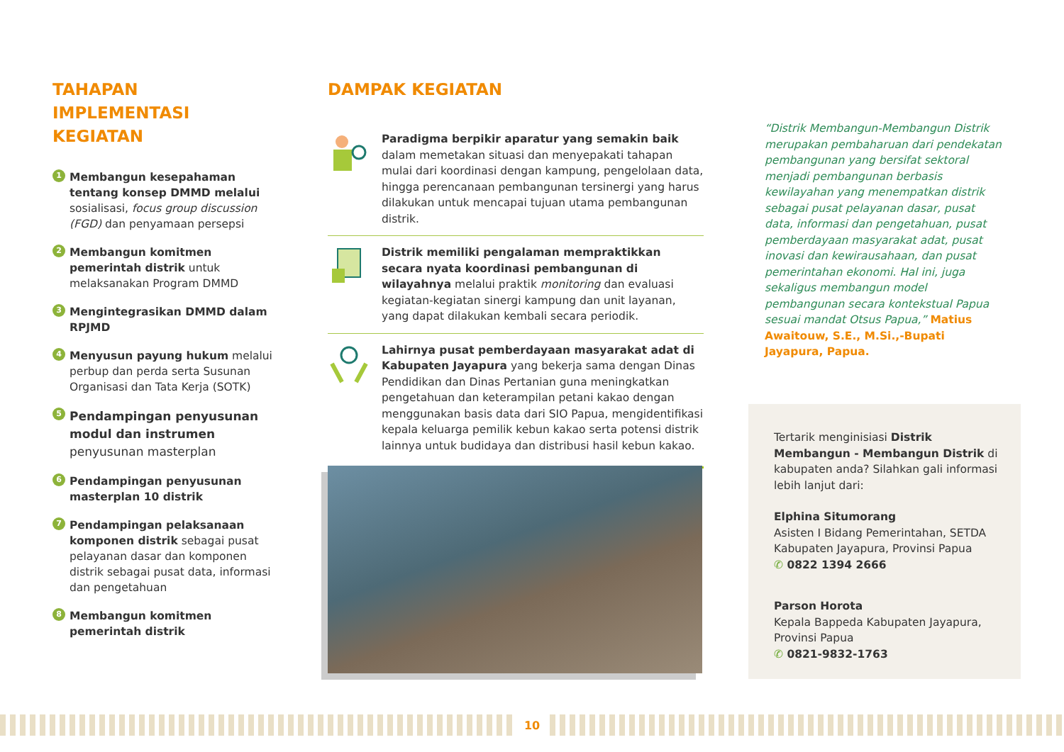TAHAPAN IMPLEMENTASI KEGIATAN
1
Membangun kesepahaman tentang konsep DMMD melalui sosialisasi, focus group discussion (FGD) dan penyamaan persepsi
2
Membangun komitmen pemerintah distrik untuk melaksanakan Program DMMD
3
Mengintegrasikan DMMD dalam RPJMD
4
Menyusun payung hukum melalui perbup dan perda serta Susunan Organisasi dan Tata Kerja (SOTK)
5
Pendampingan penyusunan modul dan instrumen penyusunan masterplan
6
Pendampingan penyusunan masterplan 10 distrik
7
Pendampingan pelaksanaan komponen distrik sebagai pusat pelayanan dasar dan komponen distrik sebagai pusat data, informasi dan pengetahuan
8
Membangun komitmen pemerintah distrik
DAMPAK KEGIATAN
Paradigma berpikir aparatur yang semakin baik dalam memetakan situasi dan menyepakati tahapan mulai dari koordinasi dengan kampung, pengelolaan data, hingga perencanaan pembangunan tersinergi yang harus dilakukan untuk mencapai tujuan utama pembangunan distrik.
Distrik memiliki pengalaman mempraktikkan secara nyata koordinasi pembangunan di wilayahnya melalui praktik monitoring dan evaluasi kegiatan-kegiatan sinergi kampung dan unit layanan, yang dapat dilakukan kembali secara periodik.
Lahirnya pusat pemberdayaan masyarakat adat di Kabupaten Jayapura yang bekerja sama dengan Dinas Pendidikan dan Dinas Pertanian guna meningkatkan pengetahuan dan keterampilan petani kakao dengan menggunakan basis data dari SIO Papua, mengidentifikasi kepala keluarga pemilik kebun kakao serta potensi distrik lainnya untuk budidaya dan distribusi hasil kebun kakao.
“Distrik Membangun-Membangun Distrik merupakan pembaharuan dari pendekatan pembangunan yang bersifat sektoral menjadi pembangunan berbasis kewilayahan yang menempatkan distrik sebagai pusat pelayanan dasar, pusat data, informasi dan pengetahuan, pusat pemberdayaan masyarakat adat, pusat inovasi dan kewirausahaan, dan pusat pemerintahan ekonomi. Hal ini, juga sekaligus membangun model pembangunan secara kontekstual Papua sesuai mandat Otsus Papua,” Matius Awaitouw, S.E., M.Si.,-Bupati Jayapura, Papua.
Tertarik menginisiasi Distrik Membangun - Membangun Distrik di kabupaten anda? Silahkan gali informasi lebih lanjut dari:
Elphina Situmorang
Asisten I Bidang Pemerintahan, SETDA Kabupaten Jayapura, Provinsi Papua
✆ 0822 1394 2666
Parson Horota
Kepala Bappeda Kabupaten Jayapura, Provinsi Papua
✆ 0821-9832-1763
10